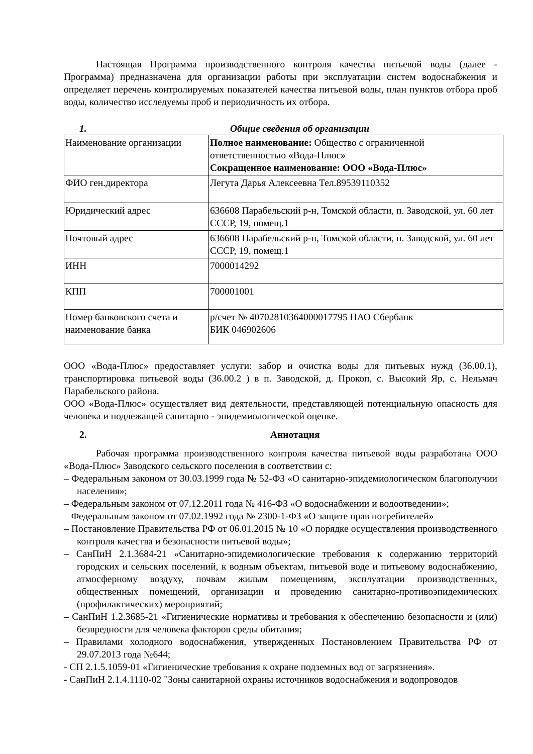Настоящая Программа производственного контроля качества питьевой воды (далее - Программа) предназначена для организации работы при эксплуатации систем водоснабжения и определяет перечень контролируемых показателей качества питьевой воды, план пунктов отбора проб воды, количество исследуемы проб и периодичность их отбора.
1. Общие сведения об организации
| Наименование организации | Полное наименование: Общество с ограниченной ответственностью «Вода-Плюс» Сокращенное наименование: ООО «Вода-Плюс» |
| ФИО ген.директора | Легута Дарья Алексеевна Тел.89539110352 |
| Юридический адрес | 636608 Парабельский р-н, Томской области, п. Заводской, ул. 60 лет СССР, 19, помещ.1 |
| Почтовый адрес | 636608 Парабельский р-н, Томской области, п. Заводской, ул. 60 лет СССР, 19, помещ.1 |
| ИНН | 7000014292 |
| КПП | 700001001 |
| Номер банковского счета и наименование банка | р/счет № 40702810364000017795 ПАО Сбербанк БИК 046902606 |
ООО «Вода-Плюс» предоставляет услуги: забор и очистка воды для питьевых нужд (36.00.1), транспортировка питьевой воды (36.00.2 ) в п. Заводской, д. Прокоп, с. Высокий Яр, с. Нельмач Парабельского района.
ООО «Вода-Плюс» осуществляет вид деятельности, представляющей потенциальную опасность для человека и подлежащей санитарно - эпидемиологической оценке.
2. Аннотация
Рабочая программа производственного контроля качества питьевой воды разработана ООО «Вода-Плюс» Заводского сельского поселения в соответствии с:
– Федеральным законом от 30.03.1999 года № 52-ФЗ «О санитарно-эпидемиологическом благополучии населения»;
– Федеральным законом от 07.12.2011 года № 416-ФЗ «О водоснабжении и водоотведении»;
– Федеральным законом от 07.02.1992 года № 2300-1-ФЗ «О защите прав потребителей»
– Постановление Правительства РФ от 06.01.2015 № 10 «О порядке осуществления производственного контроля качества и безопасности питьевой воды»;
– СанПиН 2.1.3684-21 «Санитарно-эпидемиологические требования к содержанию территорий городских и сельских поселений, к водным объектам, питьевой воде и питьевому водоснабжению, атмосферному воздуху, почвам жилым помещениям, эксплуатации производственных, общественных помещений, организации и проведению санитарно-противоэпидемических (профилактических) мероприятий;
– СанПиН 1.2.3685-21 «Гигиенические нормативы и требования к обеспечению безопасности и (или) безвредности для человека факторов среды обитания;
– Правилами холодного водоснабжения, утвержденных Постановлением Правительства РФ от 29.07.2013 года №644;
- СП 2.1.5.1059-01 «Гигиенические требования к охране подземных вод от загрязнения».
- СанПиН 2.1.4.1110-02 "Зоны санитарной охраны источников водоснабжения и водопроводов